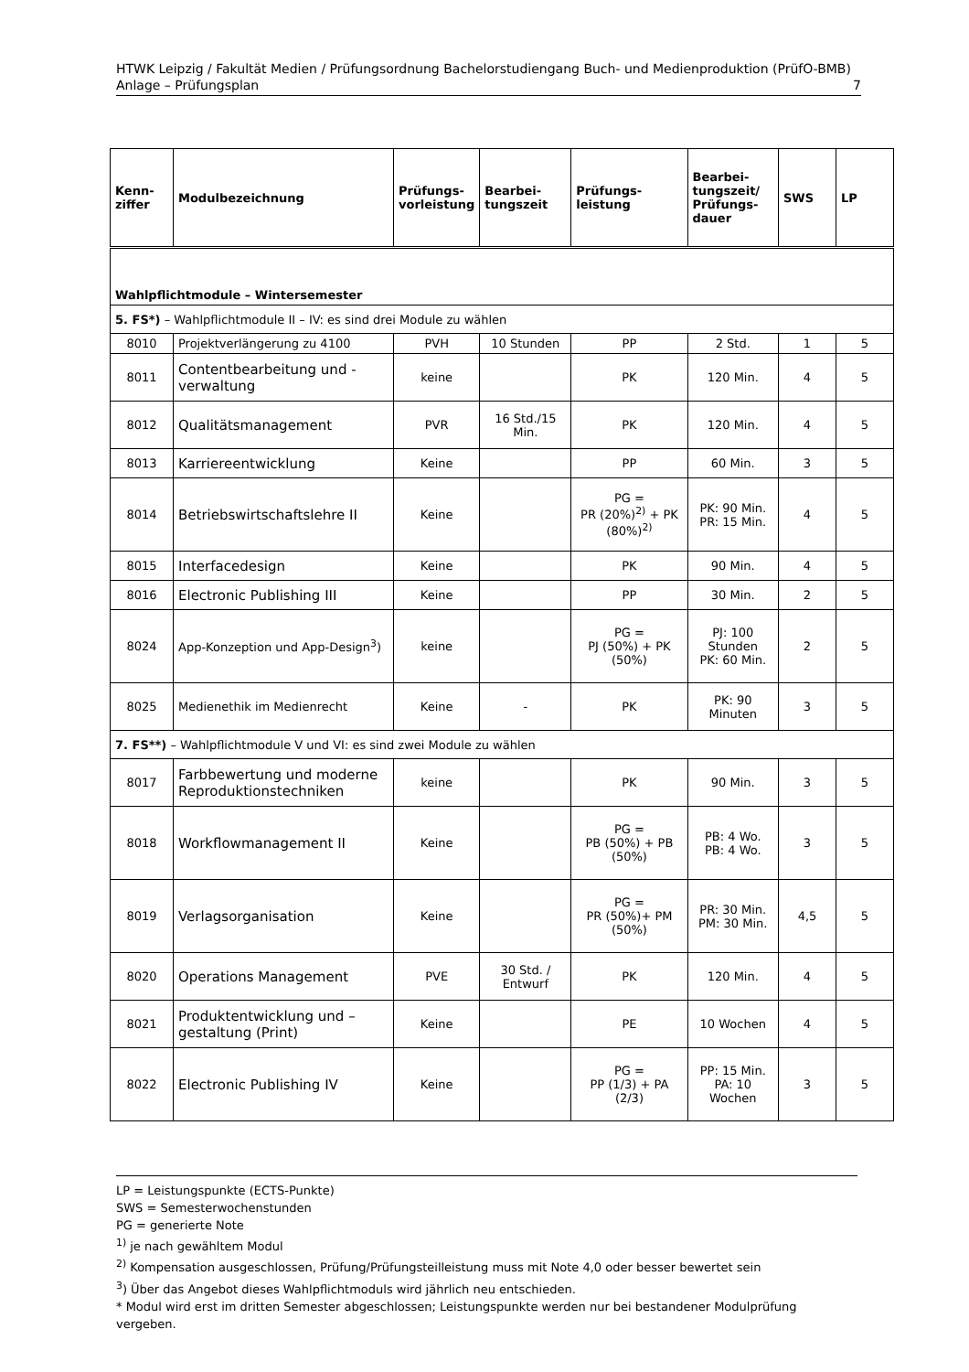HTWK Leipzig / Fakultät Medien / Prüfungsordnung Bachelorstudiengang Buch- und Medienproduktion (PrüfO-BMB)
Anlage – Prüfungsplan 7
| Kenn- ziffer | Modulbezeichnung | Prüfungs- vorleistung | Bearbei- tungszeit | Prüfungs- leistung | Bearbei- tungszeit/ Prüfungs- dauer | SWS | LP |
| --- | --- | --- | --- | --- | --- | --- | --- |
| Wahlpflichtmodule – Wintersemester | | | | | | | |
| 5. FS*) – Wahlpflichtmodule II – IV: es sind drei Module zu wählen | | | | | | | |
| 8010 | Projektverlängerung zu 4100 | PVH | 10 Stunden | PP | 2 Std. | 1 | 5 |
| 8011 | Contentbearbeitung und -verwaltung | keine | | PK | 120 Min. | 4 | 5 |
| 8012 | Qualitätsmanagement | PVR | 16 Std./15 Min. | PK | 120 Min. | 4 | 5 |
| 8013 | Karriereentwicklung | Keine | | PP | 60 Min. | 3 | 5 |
| 8014 | Betriebswirtschaftslehre II | Keine | | PG = PR (20%)<sup>2)</sup> + PK (80%)<sup>2)</sup> | PK: 90 Min. PR: 15 Min. | 4 | 5 |
| 8015 | Interfacedesign | Keine | | PK | 90 Min. | 4 | 5 |
| 8016 | Electronic Publishing III | Keine | | PP | 30 Min. | 2 | 5 |
| 8024 | App-Konzeption und App-Design<sup>3</sup>) | keine | | PG = PJ (50%) + PK (50%) | PJ: 100 Stunden PK: 60 Min. | 2 | 5 |
| 8025 | Medienethik im Medienrecht | Keine | - | PK | PK: 90 Minuten | 3 | 5 |
| 7. FS**) – Wahlpflichtmodule V und VI: es sind zwei Module zu wählen | | | | | | | |
| 8017 | Farbbewertung und moderne Reproduktionstechniken | keine | | PK | 90 Min. | 3 | 5 |
| 8018 | Workflowmanagement II | Keine | | PG = PB (50%) + PB (50%) | PB: 4 Wo. PB: 4 Wo. | 3 | 5 |
| 8019 | Verlagsorganisation | Keine | | PG = PR (50%)+ PM (50%) | PR: 30 Min. PM: 30 Min. | 4,5 | 5 |
| 8020 | Operations Management | PVE | 30 Std. / Entwurf | PK | 120 Min. | 4 | 5 |
| 8021 | Produktentwicklung und –gestaltung (Print) | Keine | | PE | 10 Wochen | 4 | 5 |
| 8022 | Electronic Publishing IV | Keine | | PG = PP (1/3) + PA (2/3) | PP: 15 Min. PA: 10 Wochen | 3 | 5 |
LP = Leistungspunkte (ECTS-Punkte)
SWS = Semesterwochenstunden
PG = generierte Note
<sup>1)</sup> je nach gewähltem Modul
<sup>2)</sup> Kompensation ausgeschlossen, Prüfung/Prüfungsteilleistung muss mit Note 4,0 oder besser bewertet sein
<sup>3</sup>) Über das Angebot dieses Wahlpflichtmoduls wird jährlich neu entschieden.
* Modul wird erst im dritten Semester abgeschlossen; Leistungspunkte werden nur bei bestandener Modulprüfung vergeben.